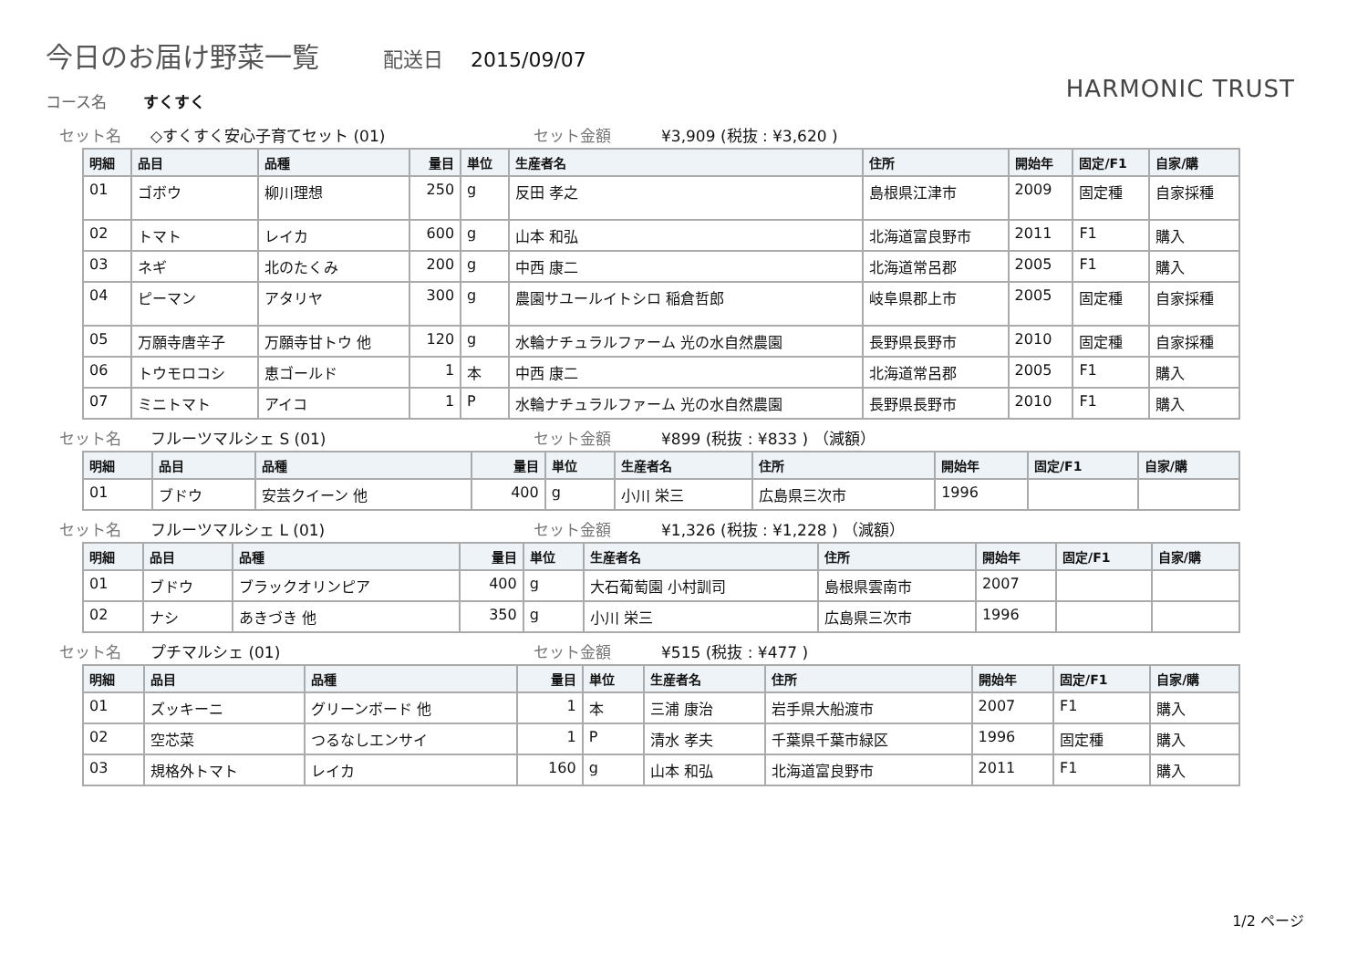今日のお届け野菜一覧 配送日 2015/09/07
HARMONIC TRUST コース名 すくすく
セット名 ◇すくすく安心子育てセット (01) セット金額 ¥3,909 (税抜 : ¥3,620 )
| 明細 | 品目 | 品種 | 量目 | 単位 | 生産者名 | 住所 | 開始年 | 固定/F1 | 自家/購 |
| --- | --- | --- | --- | --- | --- | --- | --- | --- | --- |
| 01 | ゴボウ | 柳川理想 | 250 | g | 反田 孝之 | 島根県江津市 | 2009 | 固定種 | 自家採種 |
| 02 | トマト | レイカ | 600 | g | 山本 和弘 | 北海道富良野市 | 2011 | F1 | 購入 |
| 03 | ネギ | 北のたくみ | 200 | g | 中西 康二 | 北海道常呂郡 | 2005 | F1 | 購入 |
| 04 | ピーマン | アタリヤ | 300 | g | 農園サユールイトシロ 稲倉哲郎 | 岐阜県郡上市 | 2005 | 固定種 | 自家採種 |
| 05 | 万願寺唐辛子 | 万願寺甘トウ 他 | 120 | g | 水輪ナチュラルファーム 光の水自然農園 | 長野県長野市 | 2010 | 固定種 | 自家採種 |
| 06 | トウモロコシ | 恵ゴールド | 1 | 本 | 中西 康二 | 北海道常呂郡 | 2005 | F1 | 購入 |
| 07 | ミニトマト | アイコ | 1 | P | 水輪ナチュラルファーム 光の水自然農園 | 長野県長野市 | 2010 | F1 | 購入 |
セット名 フルーツマルシェ S (01) セット金額 ¥899 (税抜 : ¥833 ) （減額）
| 明細 | 品目 | 品種 | 量目 | 単位 | 生産者名 | 住所 | 開始年 | 固定/F1 | 自家/購 |
| --- | --- | --- | --- | --- | --- | --- | --- | --- | --- |
| 01 | ブドウ | 安芸クイーン 他 | 400 | g | 小川 栄三 | 広島県三次市 | 1996 | | |
セット名 フルーツマルシェ L (01) セット金額 ¥1,326 (税抜 : ¥1,228 ) （減額）
| 明細 | 品目 | 品種 | 量目 | 単位 | 生産者名 | 住所 | 開始年 | 固定/F1 | 自家/購 |
| --- | --- | --- | --- | --- | --- | --- | --- | --- | --- |
| 01 | ブドウ | ブラックオリンピア | 400 | g | 大石葡萄園 小村訓司 | 島根県雲南市 | 2007 | | |
| 02 | ナシ | あきづき 他 | 350 | g | 小川 栄三 | 広島県三次市 | 1996 | | |
セット名 プチマルシェ (01) セット金額 ¥515 (税抜 : ¥477 )
| 明細 | 品目 | 品種 | 量目 | 単位 | 生産者名 | 住所 | 開始年 | 固定/F1 | 自家/購 |
| --- | --- | --- | --- | --- | --- | --- | --- | --- | --- |
| 01 | ズッキーニ | グリーンボード 他 | 1 | 本 | 三浦 康治 | 岩手県大船渡市 | 2007 | F1 | 購入 |
| 02 | 空芯菜 | つるなしエンサイ | 1 | P | 清水 孝夫 | 千葉県千葉市緑区 | 1996 | 固定種 | 購入 |
| 03 | 規格外トマト | レイカ | 160 | g | 山本 和弘 | 北海道富良野市 | 2011 | F1 | 購入 |
1/2 ページ